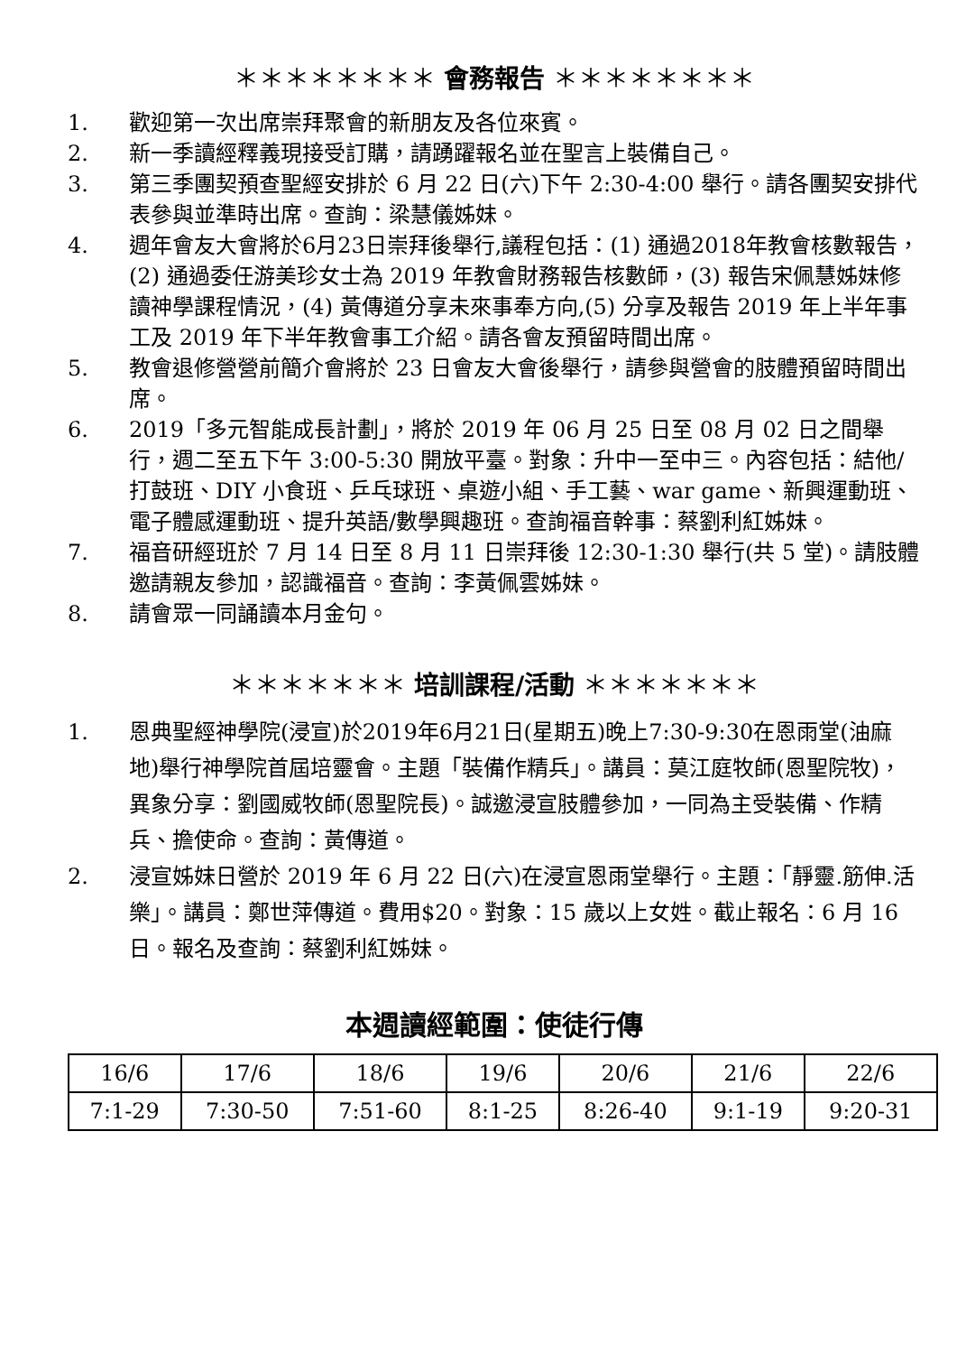＊＊＊＊＊＊＊＊ 會務報告 ＊＊＊＊＊＊＊＊
1. 歡迎第一次出席崇拜聚會的新朋友及各位來賓。
2. 新一季讀經釋義現接受訂購，請踴躍報名並在聖言上裝備自己。
3. 第三季團契預查聖經安排於 6 月 22 日(六)下午 2:30-4:00 舉行。請各團契安排代表參與並準時出席。查詢：梁慧儀姊妹。
4. 週年會友大會將於6月23日崇拜後舉行,議程包括：(1) 通過2018年教會核數報告，(2) 通過委任游美珍女士為 2019 年教會財務報告核數師，(3) 報告宋佩慧姊妹修讀神學課程情況，(4) 黃傳道分享未來事奉方向,(5) 分享及報告 2019 年上半年事工及 2019 年下半年教會事工介紹。請各會友預留時間出席。
5. 教會退修營營前簡介會將於 23 日會友大會後舉行，請參與營會的肢體預留時間出席。
6. 2019「多元智能成長計劃」，將於 2019 年 06 月 25 日至 08 月 02 日之間舉行，週二至五下午 3:00-5:30 開放平臺。對象：升中一至中三。內容包括：結他/打鼓班、DIY 小食班、乒乓球班、桌遊小組、手工藝、war game、新興運動班、電子體感運動班、提升英語/數學興趣班。查詢福音幹事：蔡劉利紅姊妹。
7. 福音研經班於 7 月 14 日至 8 月 11 日崇拜後 12:30-1:30 舉行(共 5 堂)。請肢體邀請親友參加，認識福音。查詢：李黃佩雲姊妹。
8. 請會眾一同誦讀本月金句。
＊＊＊＊＊＊＊ 培訓課程/活動 ＊＊＊＊＊＊＊
1. 恩典聖經神學院(浸宣)於2019年6月21日(星期五)晚上7:30-9:30在恩雨堂(油麻地)舉行神學院首屆培靈會。主題「裝備作精兵」。講員：莫江庭牧師(恩聖院牧)，異象分享：劉國威牧師(恩聖院長)。誠邀浸宣肢體參加，一同為主受裝備、作精兵、擔使命。查詢：黃傳道。
2. 浸宣姊妹日營於 2019 年 6 月 22 日(六)在浸宣恩雨堂舉行。主題：「靜靈.筋伸.活樂」。講員：鄭世萍傳道。費用$20。對象：15 歲以上女姓。截止報名：6 月 16 日。報名及查詢：蔡劉利紅姊妹。
本週讀經範圍：使徒行傳
| 16/6 | 17/6 | 18/6 | 19/6 | 20/6 | 21/6 | 22/6 |
| 7:1-29 | 7:30-50 | 7:51-60 | 8:1-25 | 8:26-40 | 9:1-19 | 9:20-31 |